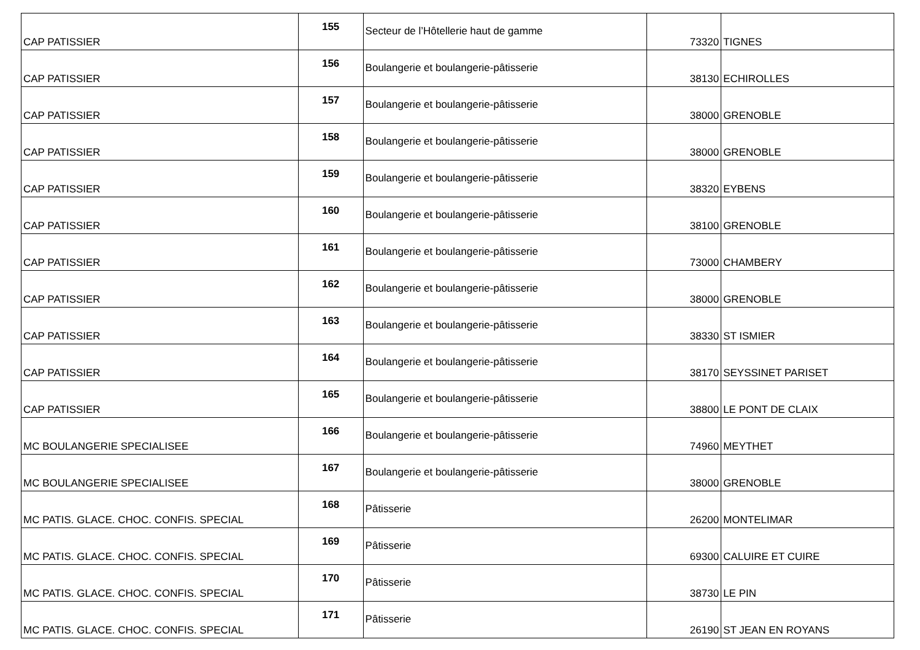| CAP PATISSIER | 155 | Secteur de l’Hôtellerie haut de gamme | 73320 | TIGNES |
| CAP PATISSIER | 156 | Boulangerie et boulangerie-pâtisserie | 38130 | ECHIROLLES |
| CAP PATISSIER | 157 | Boulangerie et boulangerie-pâtisserie | 38000 | GRENOBLE |
| CAP PATISSIER | 158 | Boulangerie et boulangerie-pâtisserie | 38000 | GRENOBLE |
| CAP PATISSIER | 159 | Boulangerie et boulangerie-pâtisserie | 38320 | EYBENS |
| CAP PATISSIER | 160 | Boulangerie et boulangerie-pâtisserie | 38100 | GRENOBLE |
| CAP PATISSIER | 161 | Boulangerie et boulangerie-pâtisserie | 73000 | CHAMBERY |
| CAP PATISSIER | 162 | Boulangerie et boulangerie-pâtisserie | 38000 | GRENOBLE |
| CAP PATISSIER | 163 | Boulangerie et boulangerie-pâtisserie | 38330 | ST ISMIER |
| CAP PATISSIER | 164 | Boulangerie et boulangerie-pâtisserie | 38170 | SEYSSINET PARISET |
| CAP PATISSIER | 165 | Boulangerie et boulangerie-pâtisserie | 38800 | LE PONT DE CLAIX |
| MC BOULANGERIE SPECIALISEE | 166 | Boulangerie et boulangerie-pâtisserie | 74960 | MEYTHET |
| MC BOULANGERIE SPECIALISEE | 167 | Boulangerie et boulangerie-pâtisserie | 38000 | GRENOBLE |
| MC PATIS. GLACE. CHOC. CONFIS. SPECIAL | 168 | Pâtisserie | 26200 | MONTELIMAR |
| MC PATIS. GLACE. CHOC. CONFIS. SPECIAL | 169 | Pâtisserie | 69300 | CALUIRE ET CUIRE |
| MC PATIS. GLACE. CHOC. CONFIS. SPECIAL | 170 | Pâtisserie | 38730 | LE PIN |
| MC PATIS. GLACE. CHOC. CONFIS. SPECIAL | 171 | Pâtisserie | 26190 | ST JEAN EN ROYANS |